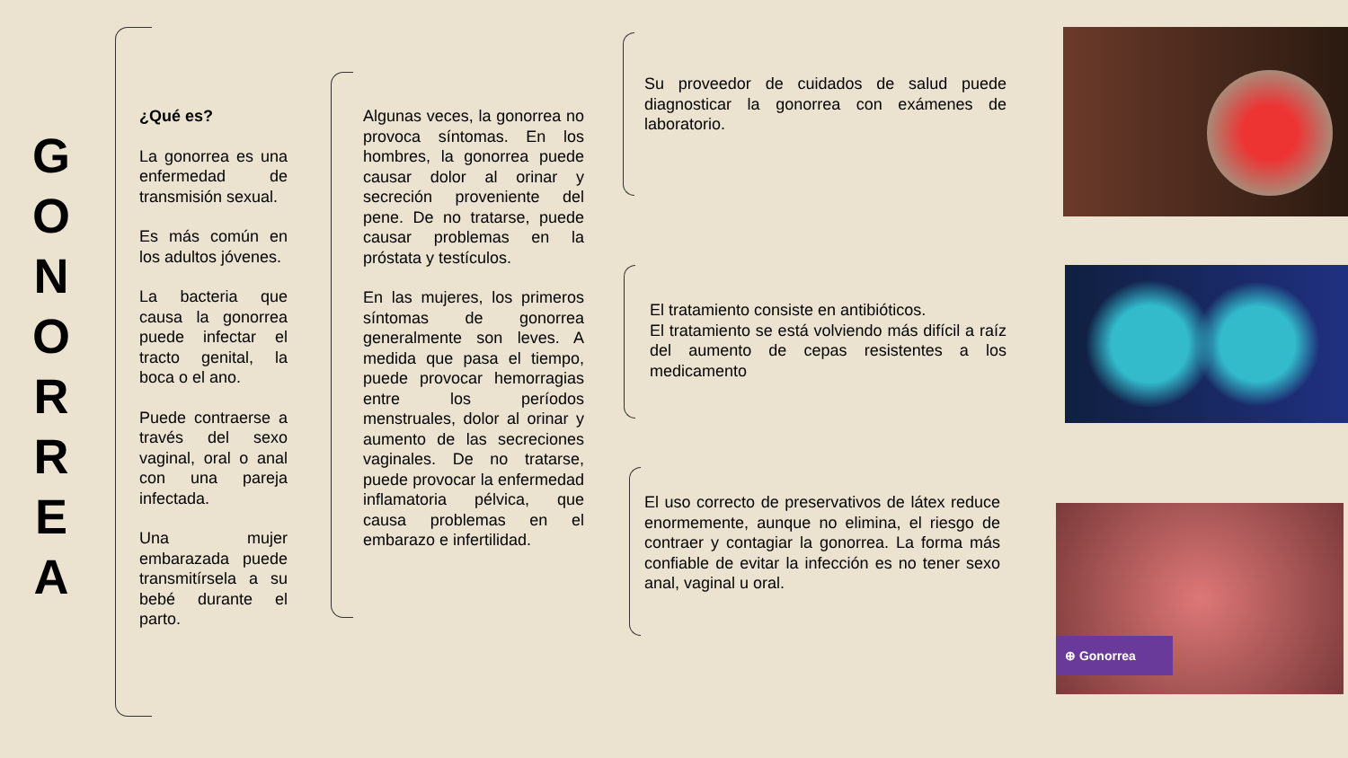G
O
N
O
R
R
E
A
¿Qué es?
La gonorrea es una enfermedad de transmisión sexual.
Es más común en los adultos jóvenes.
La bacteria que causa la gonorrea puede infectar el tracto genital, la boca o el ano.
Puede contraerse a través del sexo vaginal, oral o anal con una pareja infectada.
Una mujer embarazada puede transmitírsela a su bebé durante el parto.
Algunas veces, la gonorrea no provoca síntomas. En los hombres, la gonorrea puede causar dolor al orinar y secreción proveniente del pene. De no tratarse, puede causar problemas en la próstata y testículos.
En las mujeres, los primeros síntomas de gonorrea generalmente son leves. A medida que pasa el tiempo, puede provocar hemorragias entre los períodos menstruales, dolor al orinar y aumento de las secreciones vaginales. De no tratarse, puede provocar la enfermedad inflamatoria pélvica, que causa problemas en el embarazo e infertilidad.
Su proveedor de cuidados de salud puede diagnosticar la gonorrea con exámenes de laboratorio.
El tratamiento consiste en antibióticos.
El tratamiento se está volviendo más difícil a raíz del aumento de cepas resistentes a los medicamento
El uso correcto de preservativos de látex reduce enormemente, aunque no elimina, el riesgo de contraer y contagiar la gonorrea. La forma más confiable de evitar la infección es no tener sexo anal, vaginal u oral.
⊕ Gonorrea